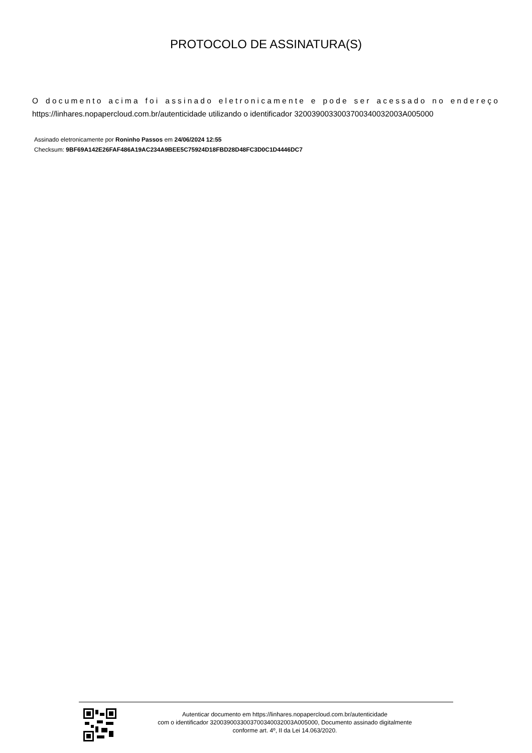PROTOCOLO DE ASSINATURA(S)
O documento acima foi assinado eletronicamente e pode ser acessado no endereço
https://linhares.nopapercloud.com.br/autenticidade utilizando o identificador 320039003300370034003200​3A005000
Assinado eletronicamente por Roninho Passos em 24/06/2024 12:55
Checksum: 9BF69A142E26FAF486A19AC234A9BEE5C75924D18FBD28D48FC3D0C1D4446DC7
Autenticar documento em https://linhares.nopapercloud.com.br/autenticidade
com o identificador 3200390033003700340032003A005000, Documento assinado digitalmente
conforme art. 4º, II da Lei 14.063/2020.